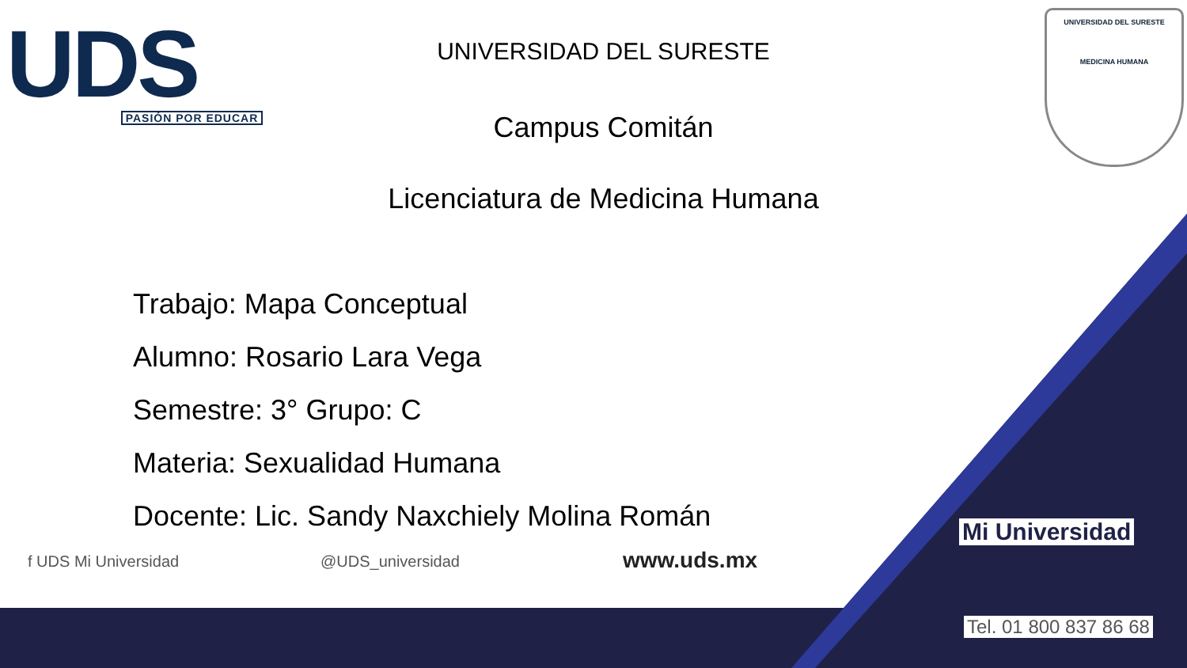UDS
PASIÓN POR EDUCAR
UNIVERSIDAD DEL SURESTE
MEDICINA HUMANA
UNIVERSIDAD DEL SURESTE
Campus Comitán
Licenciatura de Medicina Humana
Trabajo: Mapa Conceptual
Alumno: Rosario Lara Vega
Semestre: 3° Grupo: C
Materia: Sexualidad Humana
Docente: Lic. Sandy Naxchiely Molina Román
f UDS Mi Universidad @UDS_universidad www.uds.mx
Mi Universidad
Tel. 01 800 837 86 68